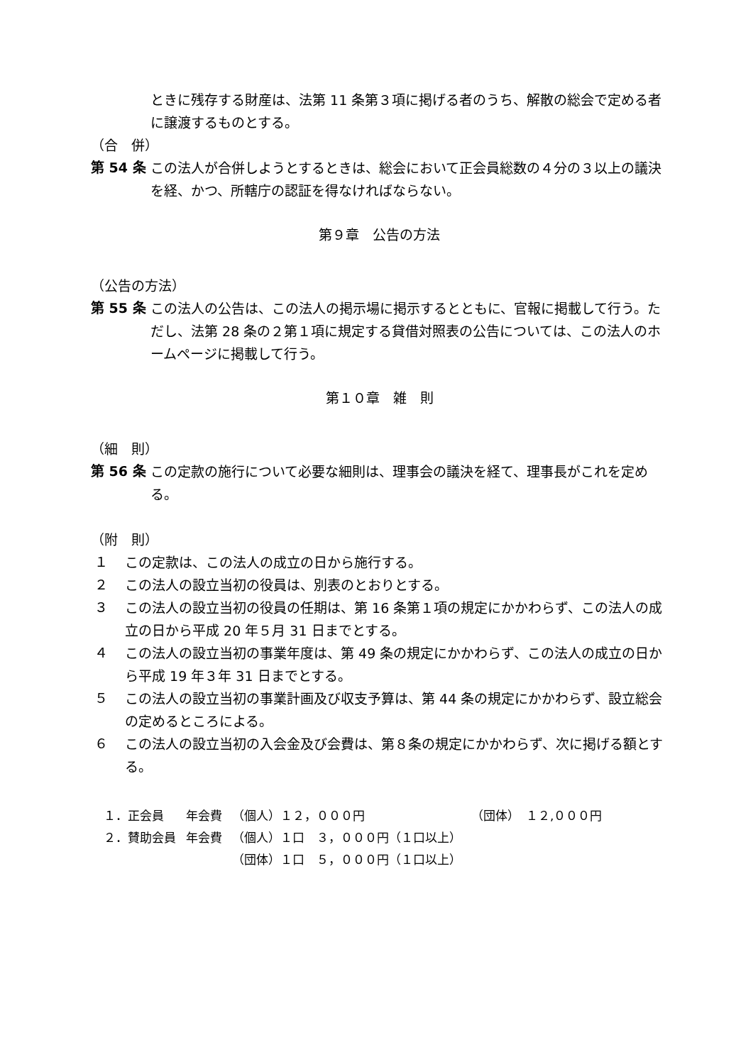ときに残存する財産は、法第 11 条第３項に掲げる者のうち、解散の総会で定める者に譲渡するものとする。
（合　併）
第 54 条
この法人が合併しようとするときは、総会において正会員総数の４分の３以上の議決を経、かつ、所轄庁の認証を得なければならない。
第９章　公告の方法
（公告の方法）
第 55 条
この法人の公告は、この法人の掲示場に掲示するとともに、官報に掲載して行う。ただし、法第 28 条の２第１項に規定する貸借対照表の公告については、この法人のホームページに掲載して行う。
第１０章　雑　則
（細　則）
第 56 条
この定款の施行について必要な細則は、理事会の議決を経て、理事長がこれを定める。
（附　則）
１
この定款は、この法人の成立の日から施行する。
２
この法人の設立当初の役員は、別表のとおりとする。
３
この法人の設立当初の役員の任期は、第 16 条第１項の規定にかかわらず、この法人の成立の日から平成 20 年５月 31 日までとする。
４
この法人の設立当初の事業年度は、第 49 条の規定にかかわらず、この法人の成立の日から平成 19 年３年 31 日までとする。
５
この法人の設立当初の事業計画及び収支予算は、第 44 条の規定にかかわらず、設立総会の定めるところによる。
６
この法人の設立当初の入会金及び会費は、第８条の規定にかかわらず、次に掲げる額とする。
| １．正会員 | 年会費 | （個人）１２，０００円 | （団体） １２,０００円 |
| ２．賛助会員 | 年会費 | （個人）１口 ３，０００円（１口以上） | |
| | | （団体）１口 ５，０００円（１口以上） | |